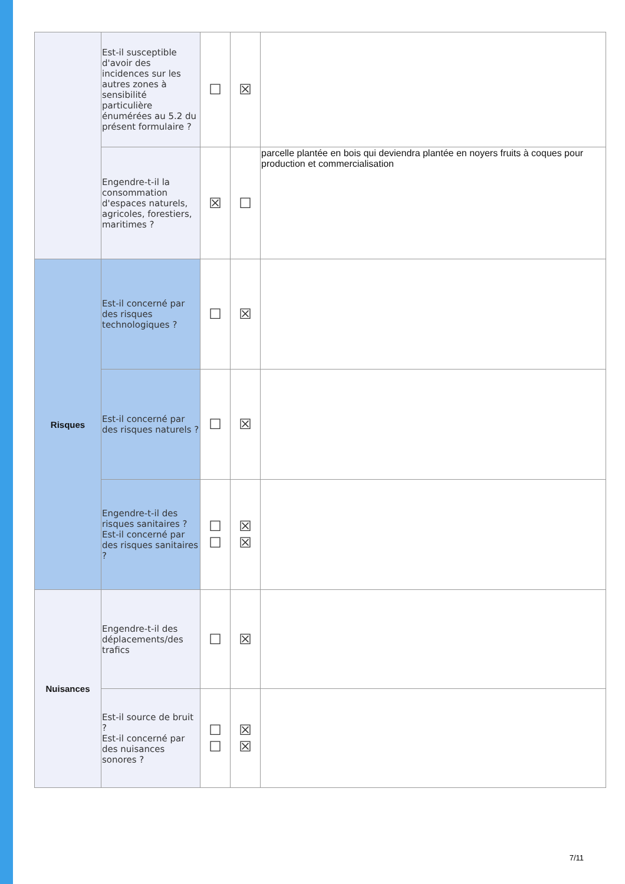| | Est-il susceptible d'avoir des incidences sur les autres zones à sensibilité particulière énumérées au 5.2 du présent formulaire ? | ☐ | ☒ | |
| | Engendre-t-il la consommation d'espaces naturels, agricoles, forestiers, maritimes ? | ☒ | ☐ | parcelle plantée en bois qui deviendra plantée en noyers fruits à coques pour production et commercialisation |
| Risques | Est-il concerné par des risques technologiques ? | ☐ | ☒ | |
| | Est-il concerné par des risques naturels ? | ☐ | ☒ | |
| | Engendre-t-il des risques sanitaires ? Est-il concerné par des risques sanitaires ? | ☐ ☐ | ☒ ☒ | |
| Nuisances | Engendre-t-il des déplacements/des trafics | ☐ | ☒ | |
| | Est-il source de bruit ? Est-il concerné par des nuisances sonores ? | ☐ ☐ | ☒ ☒ | |
7/11